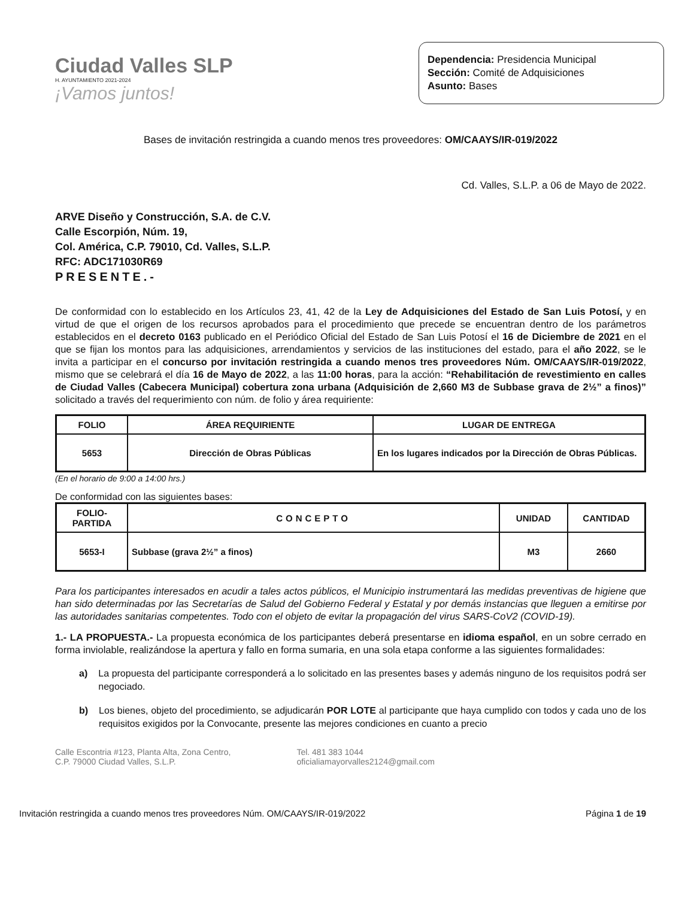Ciudad Valles SLP
H. AYUNTAMIENTO 2021-2024
¡Vamos juntos!
Dependencia: Presidencia Municipal
Sección: Comité de Adquisiciones
Asunto: Bases
Bases de invitación restringida a cuando menos tres proveedores: OM/CAAYS/IR-019/2022
Cd. Valles, S.L.P. a 06 de Mayo de 2022.
ARVE Diseño y Construcción, S.A. de C.V.
Calle Escorpión, Núm. 19,
Col. América, C.P. 79010, Cd. Valles, S.L.P.
RFC: ADC171030R69
PRESENTE.-
De conformidad con lo establecido en los Artículos 23, 41, 42 de la Ley de Adquisiciones del Estado de San Luis Potosí, y en virtud de que el origen de los recursos aprobados para el procedimiento que precede se encuentran dentro de los parámetros establecidos en el decreto 0163 publicado en el Periódico Oficial del Estado de San Luis Potosí el 16 de Diciembre de 2021 en el que se fijan los montos para las adquisiciones, arrendamientos y servicios de las instituciones del estado, para el año 2022, se le invita a participar en el concurso por invitación restringida a cuando menos tres proveedores Núm. OM/CAAYS/IR-019/2022, mismo que se celebrará el día 16 de Mayo de 2022, a las 11:00 horas, para la acción: “Rehabilitación de revestimiento en calles de Ciudad Valles (Cabecera Municipal) cobertura zona urbana (Adquisición de 2,660 M3 de Subbase grava de 2½” a finos)” solicitado a través del requerimiento con núm. de folio y área requiriente:
| FOLIO | ÁREA REQUIRIENTE | LUGAR DE ENTREGA |
| --- | --- | --- |
| 5653 | Dirección de Obras Públicas | En los lugares indicados por la Dirección de Obras Públicas. |
(En el horario de 9:00 a 14:00 hrs.)
De conformidad con las siguientes bases:
| FOLIO- PARTIDA | CONCEPTO | UNIDAD | CANTIDAD |
| --- | --- | --- | --- |
| 5653-I | Subbase (grava 2½” a finos) | M3 | 2660 |
Para los participantes interesados en acudir a tales actos públicos, el Municipio instrumentará las medidas preventivas de higiene que han sido determinadas por las Secretarías de Salud del Gobierno Federal y Estatal y por demás instancias que lleguen a emitirse por las autoridades sanitarias competentes. Todo con el objeto de evitar la propagación del virus SARS-CoV2 (COVID-19).
1.- LA PROPUESTA.- La propuesta económica de los participantes deberá presentarse en idioma español, en un sobre cerrado en forma inviolable, realizándose la apertura y fallo en forma sumaria, en una sola etapa conforme a las siguientes formalidades:
a) La propuesta del participante corresponderá a lo solicitado en las presentes bases y además ninguno de los requisitos podrá ser negociado.
b) Los bienes, objeto del procedimiento, se adjudicarán POR LOTE al participante que haya cumplido con todos y cada uno de los requisitos exigidos por la Convocante, presente las mejores condiciones en cuanto a precio
Calle Escontria #123, Planta Alta, Zona Centro,
C.P. 79000 Ciudad Valles, S.L.P.
Tel. 481 383 1044
oficialiamayorvalles2124@gmail.com
Invitación restringida a cuando menos tres proveedores Núm. OM/CAAYS/IR-019/2022 Página 1 de 19